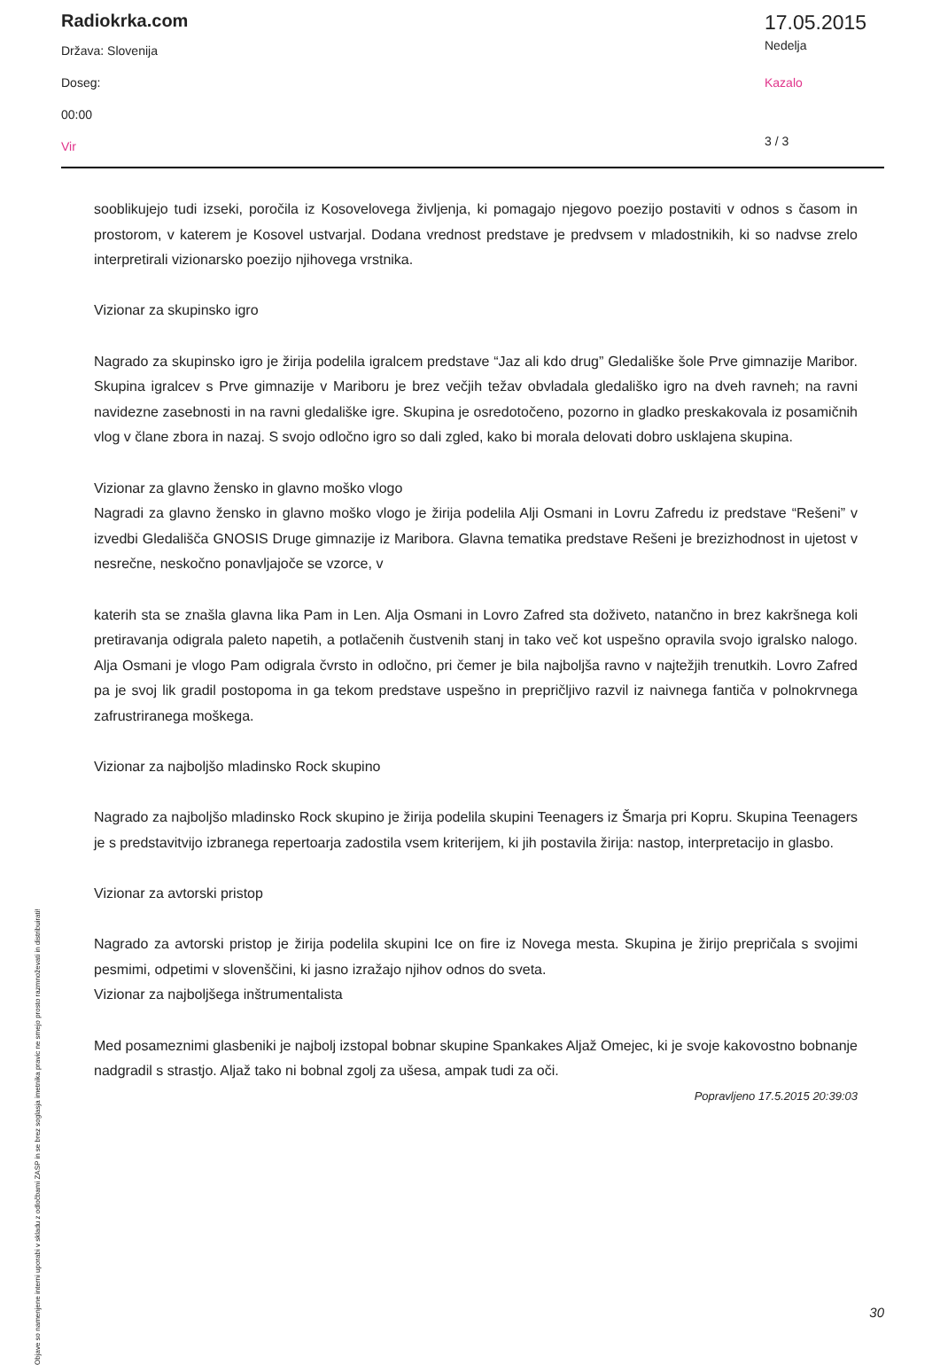Radiokrka.com
Država: Slovenija
Doseg:
00:00
Vir
17.05.2015
Nedelja
Kazalo
3 / 3
sooblikujejo tudi izseki, poročila iz Kosovelovega življenja, ki pomagajo njegovo poezijo postaviti v odnos s časom in prostorom, v katerem je Kosovel ustvarjal. Dodana vrednost predstave je predvsem v mladostnikih, ki so nadvse zrelo interpretirali vizionarsko poezijo njihovega vrstnika.
Vizionar za skupinsko igro
Nagrado za skupinsko igro je žirija podelila igralcem predstave “Jaz ali kdo drug” Gledališke šole Prve gimnazije Maribor. Skupina igralcev s Prve gimnazije v Mariboru je brez večjih težav obvladala gledališko igro na dveh ravneh; na ravni navidezne zasebnosti in na ravni gledališke igre. Skupina je osredotočeno, pozorno in gladko preskakovala iz posamičnih vlog v člane zbora in nazaj. S svojo odločno igro so dali zgled, kako bi morala delovati dobro usklajena skupina.
Vizionar za glavno žensko in glavno moško vlogo
Nagradi za glavno žensko in glavno moško vlogo je žirija podelila Alji Osmani in Lovru Zafredu iz predstave “Rešeni” v izvedbi Gledališča GNOSIS Druge gimnazije iz Maribora. Glavna tematika predstave Rešeni je brezizhodnost in ujetost v nesrečne, neskočno ponavljajoče se vzorce, v
katerih sta se znašla glavna lika Pam in Len. Alja Osmani in Lovro Zafred sta doživeto, natančno in brez kakršnega koli pretiravanja odigrala paleto napetih, a potlačenih čustvenih stanj in tako več kot uspešno opravila svojo igralsko nalogo. Alja Osmani je vlogo Pam odigrala čvrsto in odločno, pri čemer je bila najboljša ravno v najtežjih trenutkih. Lovro Zafred pa je svoj lik gradil postopoma in ga tekom predstave uspešno in prepričljivo razvil iz naivnega fantiča v polnokrvnega zafrustriranega moškega.
Vizionar za najboljšo mladinsko Rock skupino
Nagrado za najboljšo mladinsko Rock skupino je žirija podelila skupini Teenagers iz Šmarja pri Kopru. Skupina Teenagers je s predstavitvijo izbranega repertoarja zadostila vsem kriterijem, ki jih postavila žirija: nastop, interpretacijo in glasbo.
Vizionar za avtorski pristop
Nagrado za avtorski pristop je žirija podelila skupini Ice on fire iz Novega mesta. Skupina je žirijo prepričala s svojimi pesmimi, odpetimi v slovenščini, ki jasno izražajo njihov odnos do sveta.
Vizionar za najboljšega inštrumentalista
Med posameznimi glasbeniki je najbolj izstopal bobnar skupine Spankakes Aljaž Omejec, ki je svoje kakovostno bobnanje nadgradil s strastjo. Aljaž tako ni bobnal zgolj za ušesa, ampak tudi za oči.
Popravljeno 17.5.2015 20:39:03
Objave so namenjene interni uporabi v skladu z odločbami ZASP in se brez soglasja imetnika pravic ne smejo prosto razmnoževati in distribuirati!
30